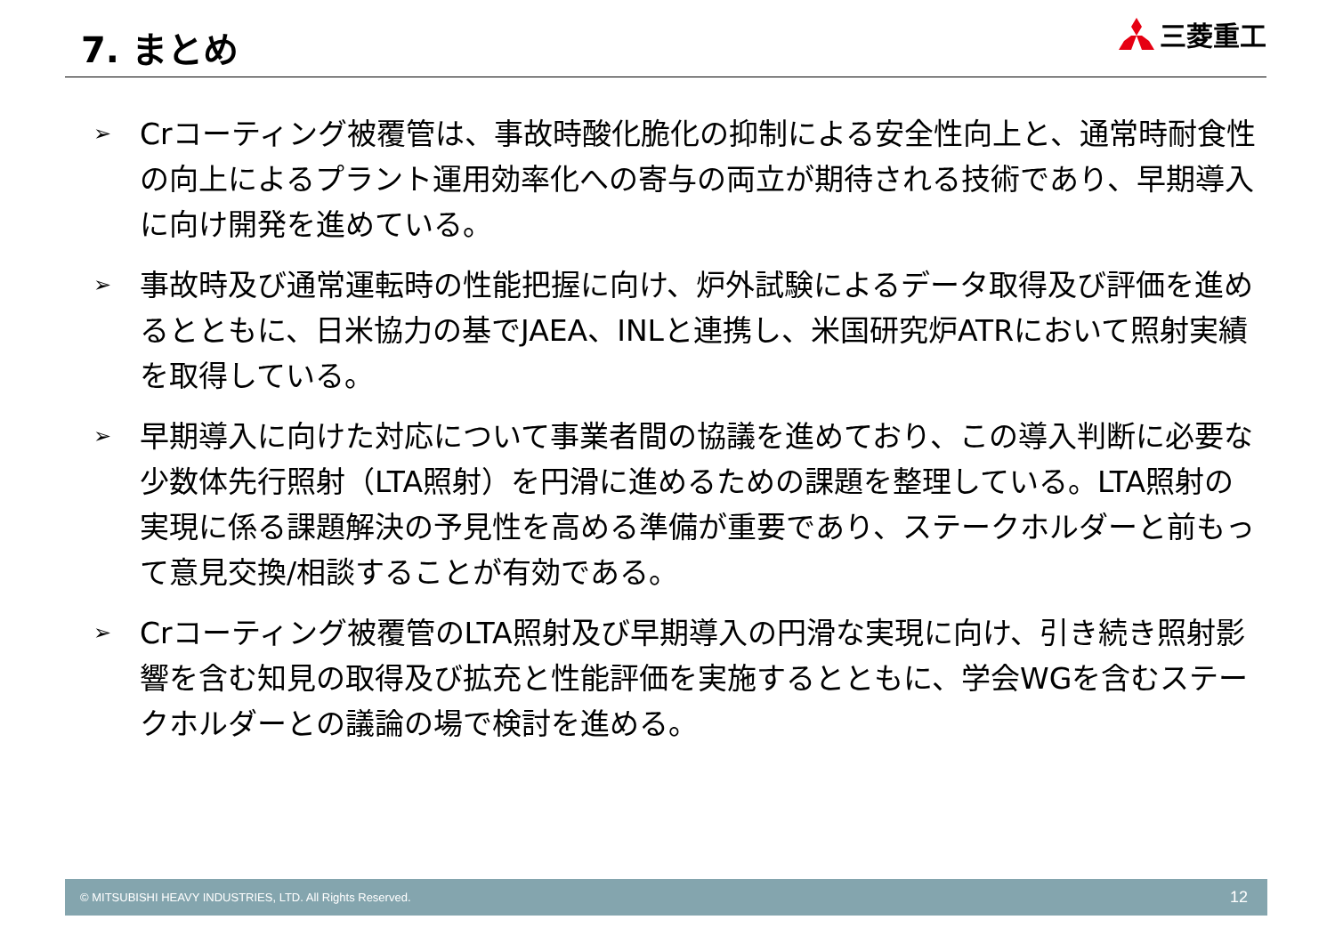7. まとめ
三菱重工
➢ Crコーティング被覆管は、事故時酸化脆化の抑制による安全性向上と、通常時耐食性の向上によるプラント運用効率化への寄与の両立が期待される技術であり、早期導入に向け開発を進めている。
➢ 事故時及び通常運転時の性能把握に向け、炉外試験によるデータ取得及び評価を進めるとともに、日米協力の基でJAEA、INLと連携し、米国研究炉ATRにおいて照射実績を取得している。
➢ 早期導入に向けた対応について事業者間の協議を進めており、この導入判断に必要な少数体先行照射（LTA照射）を円滑に進めるための課題を整理している。LTA照射の実現に係る課題解決の予見性を高める準備が重要であり、ステークホルダーと前もって意見交換/相談することが有効である。
➢ Crコーティング被覆管のLTA照射及び早期導入の円滑な実現に向け、引き続き照射影響を含む知見の取得及び拡充と性能評価を実施するとともに、学会WGを含むステークホルダーとの議論の場で検討を進める。
© MITSUBISHI HEAVY INDUSTRIES, LTD. All Rights Reserved. 12